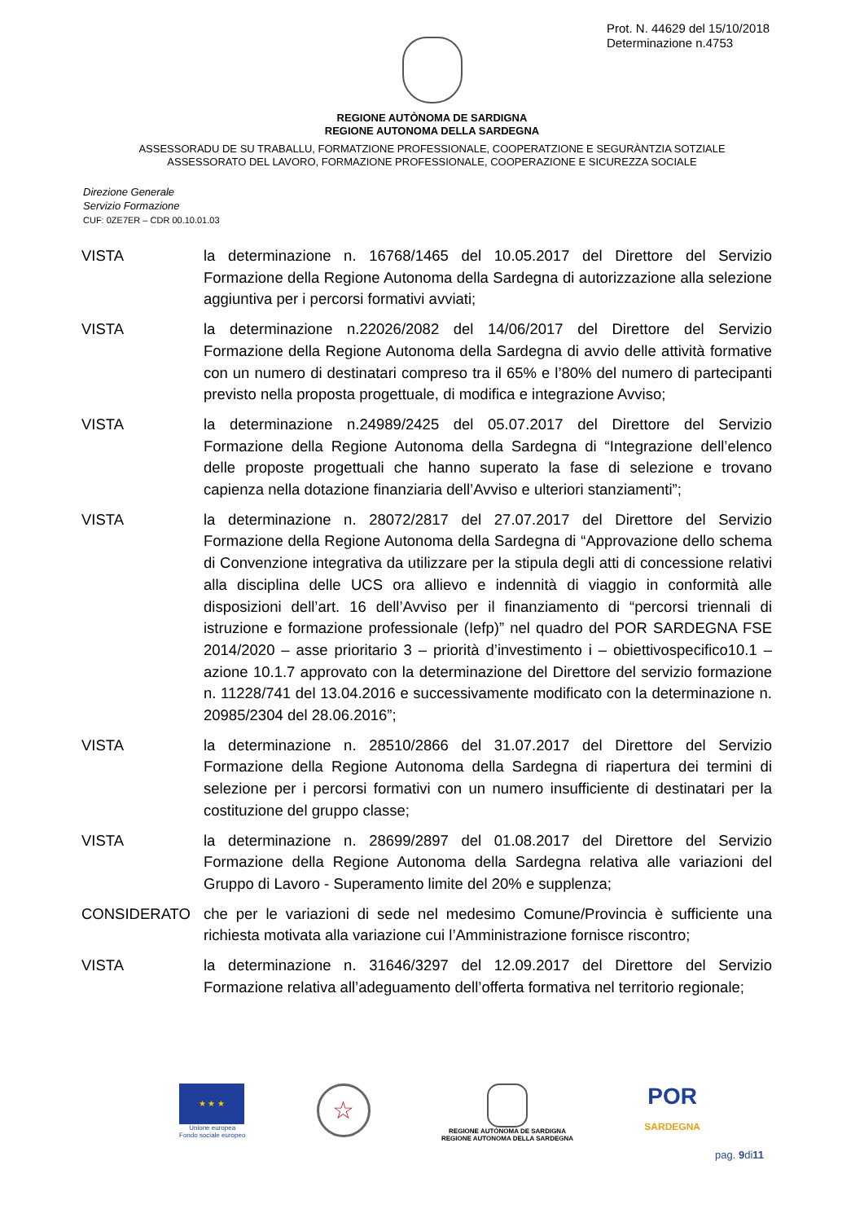Prot. N. 44629 del 15/10/2018
Determinazione n.4753
REGIONE AUTÒNOMA DE SARDIGNA
REGIONE AUTONOMA DELLA SARDEGNA
ASSESSORADU DE SU TRABALLU, FORMATZIONE PROFESSIONALE, COOPERATZIONE E SEGURÀNTZIA SOTZIALE
ASSESSORATO DEL LAVORO, FORMAZIONE PROFESSIONALE, COOPERAZIONE E SICUREZZA SOCIALE
Direzione Generale
Servizio Formazione
CUF: 0ZE7ER – CDR 00.10.01.03
| VISTA | la determinazione n. 16768/1465 del 10.05.2017 del Direttore del Servizio Formazione della Regione Autonoma della Sardegna di autorizzazione alla selezione aggiuntiva per i percorsi formativi avviati; |
| VISTA | la determinazione n.22026/2082 del 14/06/2017 del Direttore del Servizio Formazione della Regione Autonoma della Sardegna di avvio delle attività formative con un numero di destinatari compreso tra il 65% e l’80% del numero di partecipanti previsto nella proposta progettuale, di modifica e integrazione Avviso; |
| VISTA | la determinazione n.24989/2425 del 05.07.2017 del Direttore del Servizio Formazione della Regione Autonoma della Sardegna di “Integrazione dell’elenco delle proposte progettuali che hanno superato la fase di selezione e trovano capienza nella dotazione finanziaria dell’Avviso e ulteriori stanziamenti”; |
| VISTA | la determinazione n. 28072/2817 del 27.07.2017 del Direttore del Servizio Formazione della Regione Autonoma della Sardegna di “Approvazione dello schema di Convenzione integrativa da utilizzare per la stipula degli atti di concessione relativi alla disciplina delle UCS ora allievo e indennità di viaggio in conformità alle disposizioni dell’art. 16 dell’Avviso per il finanziamento di “percorsi triennali di istruzione e formazione professionale (Iefp)” nel quadro del POR SARDEGNA FSE 2014/2020 – asse prioritario 3 – priorità d’investimento i – obiettivospecifico10.1 – azione 10.1.7 approvato con la determinazione del Direttore del servizio formazione n. 11228/741 del 13.04.2016 e successivamente modificato con la determinazione n. 20985/2304 del 28.06.2016”; |
| VISTA | la determinazione n. 28510/2866 del 31.07.2017 del Direttore del Servizio Formazione della Regione Autonoma della Sardegna di riapertura dei termini di selezione per i percorsi formativi con un numero insufficiente di destinatari per la costituzione del gruppo classe; |
| VISTA | la determinazione n. 28699/2897 del 01.08.2017 del Direttore del Servizio Formazione della Regione Autonoma della Sardegna relativa alle variazioni del Gruppo di Lavoro - Superamento limite del 20% e supplenza; |
| CONSIDERATO | che per le variazioni di sede nel medesimo Comune/Provincia è sufficiente una richiesta motivata alla variazione cui l’Amministrazione fornisce riscontro; |
| VISTA | la determinazione n. 31646/3297 del 12.09.2017 del Direttore del Servizio Formazione relativa all’adeguamento dell’offerta formativa nel territorio regionale; |
★ ★ ★
Unione europea
Fondo sociale europeo
☆
REGIONE AUTÒNOMA DE SARDIGNA
REGIONE AUTONOMA DELLA SARDEGNA
POR
SARDEGNA
pag. 9di11